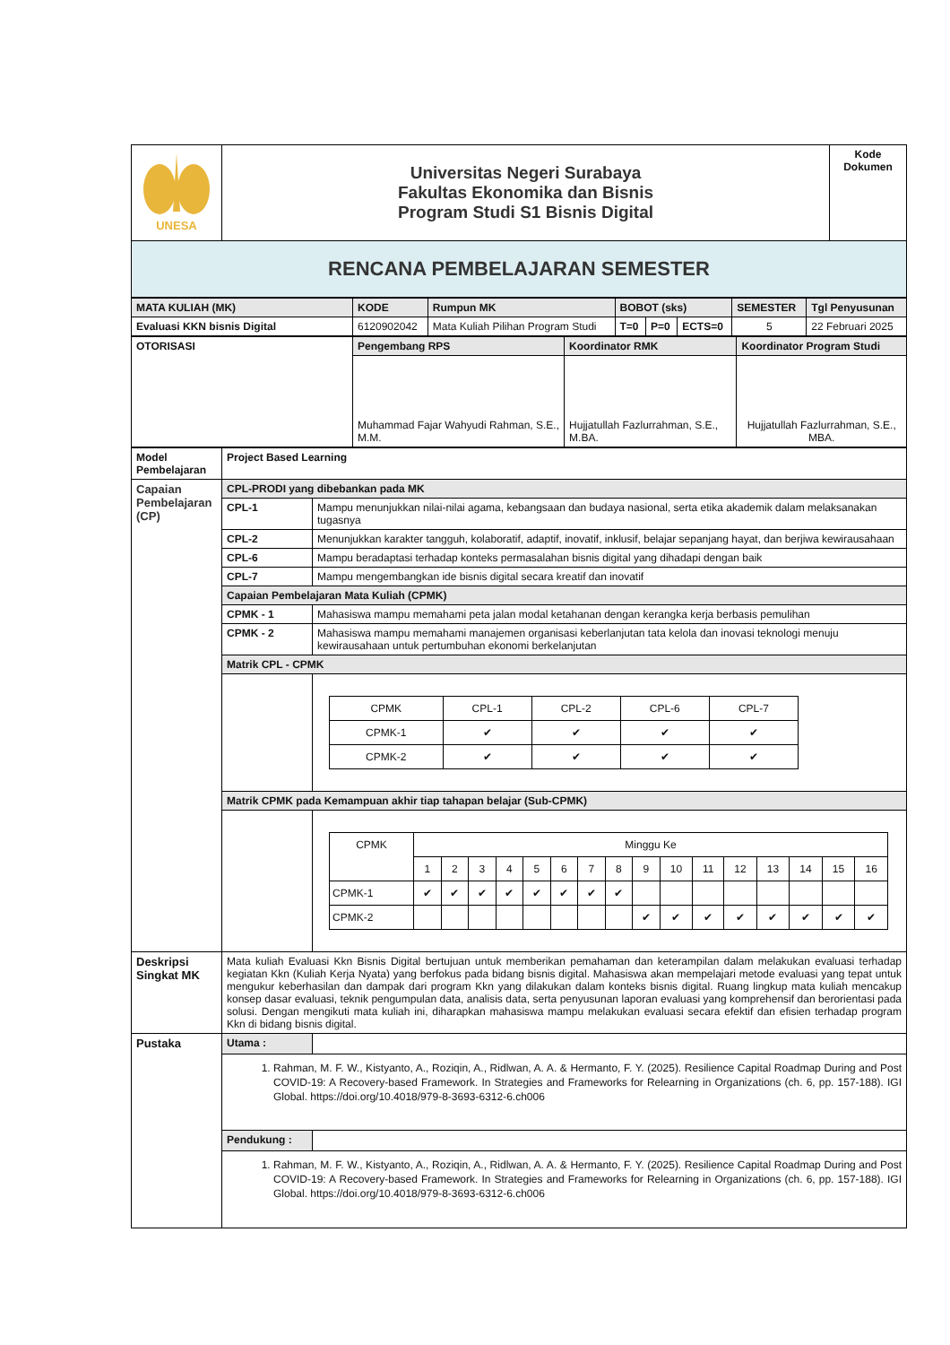| UNESA | Universitas Negeri Surabaya Fakultas Ekonomika dan Bisnis Program Studi S1 Bisnis Digital | Kode Dokumen |
| RENCANA PEMBELAJARAN SEMESTER | | |
| MATA KULIAH (MK) | KODE | Rumpun MK | BOBOT (sks) | | | SEMESTER | Tgl Penyusunan |
| Evaluasi KKN bisnis Digital | 6120902042 | Mata Kuliah Pilihan Program Studi | T=0 | P=0 | ECTS=0 | 5 | 22 Februari 2025 |
| OTORISASI | Pengembang RPS | Koordinator RMK | Koordinator Program Studi |
| | Muhammad Fajar Wahyudi Rahman, S.E., M.M. | Hujjatullah Fazlurrahman, S.E., M.BA. | Hujjatullah Fazlurrahman, S.E., MBA. |
| Model Pembelajaran | Project Based Learning | |
| Capaian Pembelajaran (CP) | CPL-PRODI yang dibebankan pada MK | |
| | CPL-1 | Mampu menunjukkan nilai-nilai agama, kebangsaan dan budaya nasional, serta etika akademik dalam melaksanakan tugasnya |
| | CPL-2 | Menunjukkan karakter tangguh, kolaboratif, adaptif, inovatif, inklusif, belajar sepanjang hayat, dan berjiwa kewirausahaan |
| | CPL-6 | Mampu beradaptasi terhadap konteks permasalahan bisnis digital yang dihadapi dengan baik |
| | CPL-7 | Mampu mengembangkan ide bisnis digital secara kreatif dan inovatif |
| | Capaian Pembelajaran Mata Kuliah (CPMK) | |
| | CPMK - 1 | Mahasiswa mampu memahami peta jalan modal ketahanan dengan kerangka kerja berbasis pemulihan |
| | CPMK - 2 | Mahasiswa mampu memahami manajemen organisasi keberlanjutan tata kelola dan inovasi teknologi menuju kewirausahaan untuk pertumbuhan ekonomi berkelanjutan |
| | Matrik CPL - CPMK | |
| | | / CPMK / CPL-1 / CPL-2 / CPL-6 / CPL-7 / / CPMK-1 / ✔ / ✔ / ✔ / ✔ / / CPMK-2 / ✔ / ✔ / ✔ / ✔ / |
| | Matrik CPMK pada Kemampuan akhir tiap tahapan belajar (Sub-CPMK) | |
| | | / CPMK / Minggu Ke / / / / / / / / / / / / / / / / / / 1 / 2 / 3 / 4 / 5 / 6 / 7 / 8 / 9 / 10 / 11 / 12 / 13 / 14 / 15 / 16 / / CPMK-1 / ✔ / ✔ / ✔ / ✔ / ✔ / ✔ / ✔ / ✔ / / / / / / / / / / CPMK-2 / / / / / / / / / ✔ / ✔ / ✔ / ✔ / ✔ / ✔ / ✔ / ✔ / |
| Deskripsi Singkat MK | Mata kuliah Evaluasi Kkn Bisnis Digital bertujuan untuk memberikan pemahaman dan keterampilan dalam melakukan evaluasi terhadap kegiatan Kkn (Kuliah Kerja Nyata) yang berfokus pada bidang bisnis digital. Mahasiswa akan mempelajari metode evaluasi yang tepat untuk mengukur keberhasilan dan dampak dari program Kkn yang dilakukan dalam konteks bisnis digital. Ruang lingkup mata kuliah mencakup konsep dasar evaluasi, teknik pengumpulan data, analisis data, serta penyusunan laporan evaluasi yang komprehensif dan berorientasi pada solusi. Dengan mengikuti mata kuliah ini, diharapkan mahasiswa mampu melakukan evaluasi secara efektif dan efisien terhadap program Kkn di bidang bisnis digital. | |
| Pustaka | Utama : | |
| | 1. Rahman, M. F. W., Kistyanto, A., Roziqin, A., Ridlwan, A. A. & Hermanto, F. Y. (2025). Resilience Capital Roadmap During and Post COVID-19: A Recovery-based Framework. In Strategies and Frameworks for Relearning in Organizations (ch. 6, pp. 157-188). IGI Global. https://doi.org/10.4018/979-8-3693-6312-6.ch006 | |
| | Pendukung : | |
| | 1. Rahman, M. F. W., Kistyanto, A., Roziqin, A., Ridlwan, A. A. & Hermanto, F. Y. (2025). Resilience Capital Roadmap During and Post COVID-19: A Recovery-based Framework. In Strategies and Frameworks for Relearning in Organizations (ch. 6, pp. 157-188). IGI Global. https://doi.org/10.4018/979-8-3693-6312-6.ch006 | |